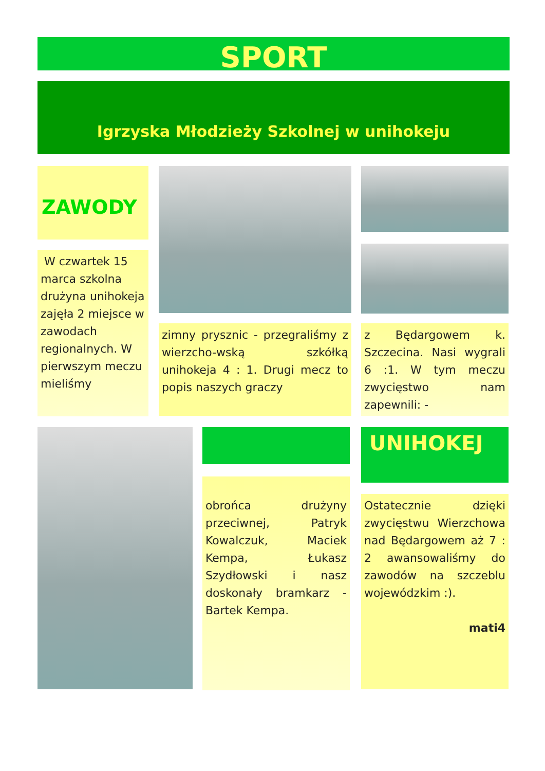SPORT
Igrzyska Młodzieży Szkolnej w unihokeju
ZAWODY
W czwartek 15 marca szkolna drużyna unihokeja zajęła 2 miejsce w zawodach regionalnych. W pierwszym meczu mieliśmy
zimny prysznic - przegraliśmy z wierzcho-wską szkółką unihokeja 4 : 1. Drugi mecz to popis naszych graczy
z Będargowem k. Szczecina. Nasi wygrali 6 :1. W tym meczu zwycięstwo nam zapewnili: -
UNIHOKEJ
obrońca drużyny przeciwnej, Patryk Kowalczuk, Maciek Kempa, Łukasz Szydłowski i nasz doskonały bramkarz - Bartek Kempa.
Ostatecznie dzięki zwycięstwu Wierzchowa nad Będargowem aż 7 : 2 awansowaliśmy do zawodów na szczeblu wojewódzkim :).
mati4